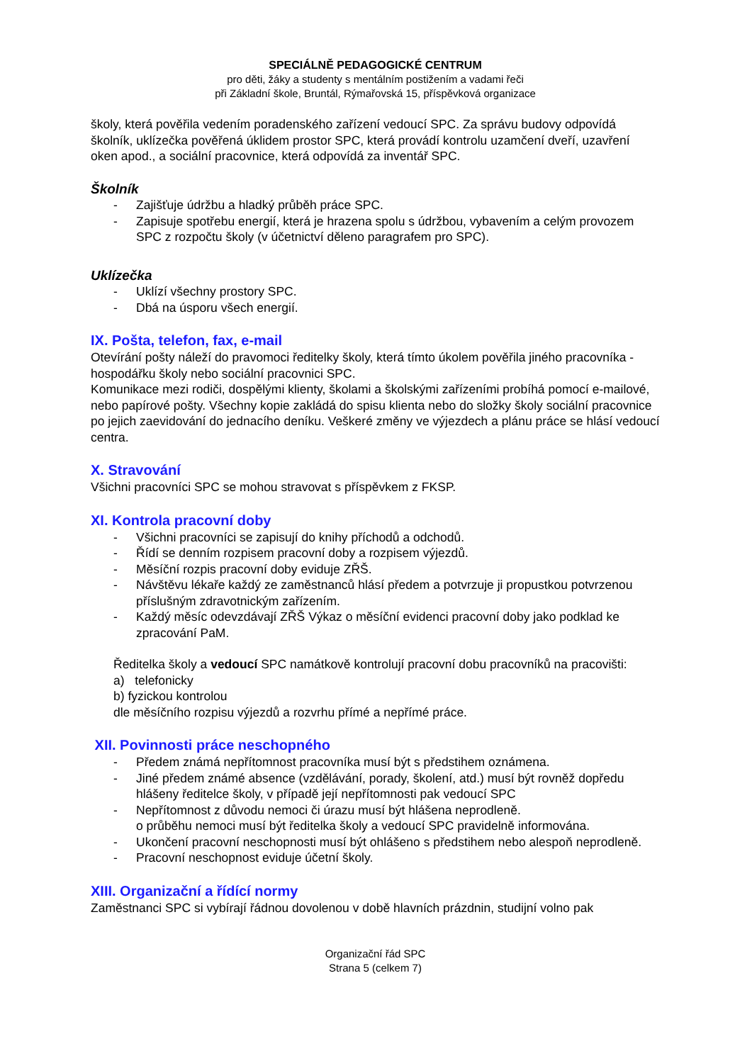SPECIÁLNĚ PEDAGOGICKÉ CENTRUM
pro děti, žáky a studenty s mentálním postižením a vadami řeči
při Základní škole, Bruntál, Rýmařovská 15, příspěvková organizace
školy, která pověřila vedením poradenského zařízení vedoucí SPC. Za správu budovy odpovídá školník, uklízečka pověřená úklidem prostor SPC, která provádí kontrolu uzamčení dveří, uzavření oken apod., a sociální pracovnice, která odpovídá za inventář SPC.
Školník
- Zajišťuje údržbu a hladký průběh práce SPC.
- Zapisuje spotřebu energií, která je hrazena spolu s údržbou, vybavením a celým provozem SPC z rozpočtu školy (v účetnictví děleno paragrafem pro SPC).
Uklízečka
- Uklízí všechny prostory SPC.
- Dbá na úsporu všech energií.
IX. Pošta, telefon, fax, e-mail
Otevírání pošty náleží do pravomoci ředitelky školy, která tímto úkolem pověřila jiného pracovníka - hospodářku školy nebo sociální pracovnici SPC.
Komunikace mezi rodiči, dospělými klienty, školami a školskými zařízeními probíhá pomocí e-mailové, nebo papírové pošty. Všechny kopie zakládá do spisu klienta nebo do složky školy sociální pracovnice po jejich zaevidování do jednacího deníku. Veškeré změny ve výjezdech a plánu práce se hlásí vedoucí centra.
X. Stravování
Všichni pracovníci SPC se mohou stravovat s příspěvkem z FKSP.
XI. Kontrola pracovní doby
- Všichni pracovníci se zapisují do knihy příchodů a odchodů.
- Řídí se denním rozpisem pracovní doby a rozpisem výjezdů.
- Měsíční rozpis pracovní doby eviduje ZŘŠ.
- Návštěvu lékaře každý ze zaměstnanců hlásí předem a potvrzuje ji propustkou potvrzenou příslušným zdravotnickým zařízením.
- Každý měsíc odevzdávají ZŘŠ Výkaz o měsíční evidenci pracovní doby jako podklad ke zpracování PaM.
Ředitelka školy a vedoucí SPC namátkově kontrolují pracovní dobu pracovníků na pracovišti:
a) telefonicky
b) fyzickou kontrolou
dle měsíčního rozpisu výjezdů a rozvrhu přímé a nepřímé práce.
XII. Povinnosti práce neschopného
- Předem známá nepřítomnost pracovníka musí být s předstihem oznámena.
- Jiné předem známé absence (vzdělávání, porady, školení, atd.) musí být rovněž dopředu hlášeny ředitelce školy, v případě její nepřítomnosti pak vedoucí SPC
- Nepřítomnost z důvodu nemoci či úrazu musí být hlášena neprodleně.
o průběhu nemoci musí být ředitelka školy a vedoucí SPC pravidelně informována.
- Ukončení pracovní neschopnosti musí být ohlášeno s předstihem nebo alespoň neprodleně.
- Pracovní neschopnost eviduje účetní školy.
XIII. Organizační a řídící normy
Zaměstnanci SPC si vybírají řádnou dovolenou v době hlavních prázdnin, studijní volno pak
Organizační řád SPC
Strana 5 (celkem 7)